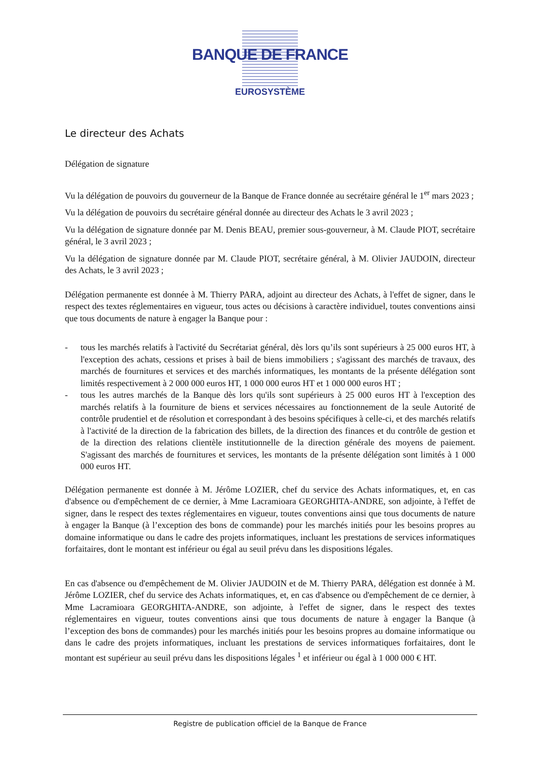BANQUE DE FRANCE
EUROSYSTÈME
Le directeur des Achats
Délégation de signature
Vu la délégation de pouvoirs du gouverneur de la Banque de France donnée au secrétaire général le 1<sup>er</sup> mars 2023 ;
Vu la délégation de pouvoirs du secrétaire général donnée au directeur des Achats le 3 avril 2023 ;
Vu la délégation de signature donnée par M. Denis BEAU, premier sous-gouverneur, à M. Claude PIOT, secrétaire général, le 3 avril 2023 ;
Vu la délégation de signature donnée par M. Claude PIOT, secrétaire général, à M. Olivier JAUDOIN, directeur des Achats, le 3 avril 2023 ;
Délégation permanente est donnée à M. Thierry PARA, adjoint au directeur des Achats, à l'effet de signer, dans le respect des textes réglementaires en vigueur, tous actes ou décisions à caractère individuel, toutes conventions ainsi que tous documents de nature à engager la Banque pour :
- tous les marchés relatifs à l'activité du Secrétariat général, dès lors qu’ils sont supérieurs à 25 000 euros HT, à l'exception des achats, cessions et prises à bail de biens immobiliers ; s'agissant des marchés de travaux, des marchés de fournitures et services et des marchés informatiques, les montants de la présente délégation sont limités respectivement à 2 000 000 euros HT, 1 000 000 euros HT et 1 000 000 euros HT ;
- tous les autres marchés de la Banque dès lors qu'ils sont supérieurs à 25 000 euros HT à l'exception des marchés relatifs à la fourniture de biens et services nécessaires au fonctionnement de la seule Autorité de contrôle prudentiel et de résolution et correspondant à des besoins spécifiques à celle-ci, et des marchés relatifs à l'activité de la direction de la fabrication des billets, de la direction des finances et du contrôle de gestion et de la direction des relations clientèle institutionnelle de la direction générale des moyens de paiement. S'agissant des marchés de fournitures et services, les montants de la présente délégation sont limités à 1 000 000 euros HT.
Délégation permanente est donnée à M. Jérôme LOZIER, chef du service des Achats informatiques, et, en cas d'absence ou d'empêchement de ce dernier, à Mme Lacramioara GEORGHITA-ANDRE, son adjointe, à l'effet de signer, dans le respect des textes réglementaires en vigueur, toutes conventions ainsi que tous documents de nature à engager la Banque (à l’exception des bons de commande) pour les marchés initiés pour les besoins propres au domaine informatique ou dans le cadre des projets informatiques, incluant les prestations de services informatiques forfaitaires, dont le montant est inférieur ou égal au seuil prévu dans les dispositions légales.
En cas d'absence ou d'empêchement de M. Olivier JAUDOIN et de M. Thierry PARA, délégation est donnée à M. Jérôme LOZIER, chef du service des Achats informatiques, et, en cas d'absence ou d'empêchement de ce dernier, à Mme Lacramioara GEORGHITA-ANDRE, son adjointe, à l'effet de signer, dans le respect des textes réglementaires en vigueur, toutes conventions ainsi que tous documents de nature à engager la Banque (à l’exception des bons de commandes) pour les marchés initiés pour les besoins propres au domaine informatique ou dans le cadre des projets informatiques, incluant les prestations de services informatiques forfaitaires, dont le montant est supérieur au seuil prévu dans les dispositions légales <sup>1</sup> et inférieur ou égal à 1 000 000 € HT.
Registre de publication officiel de la Banque de France